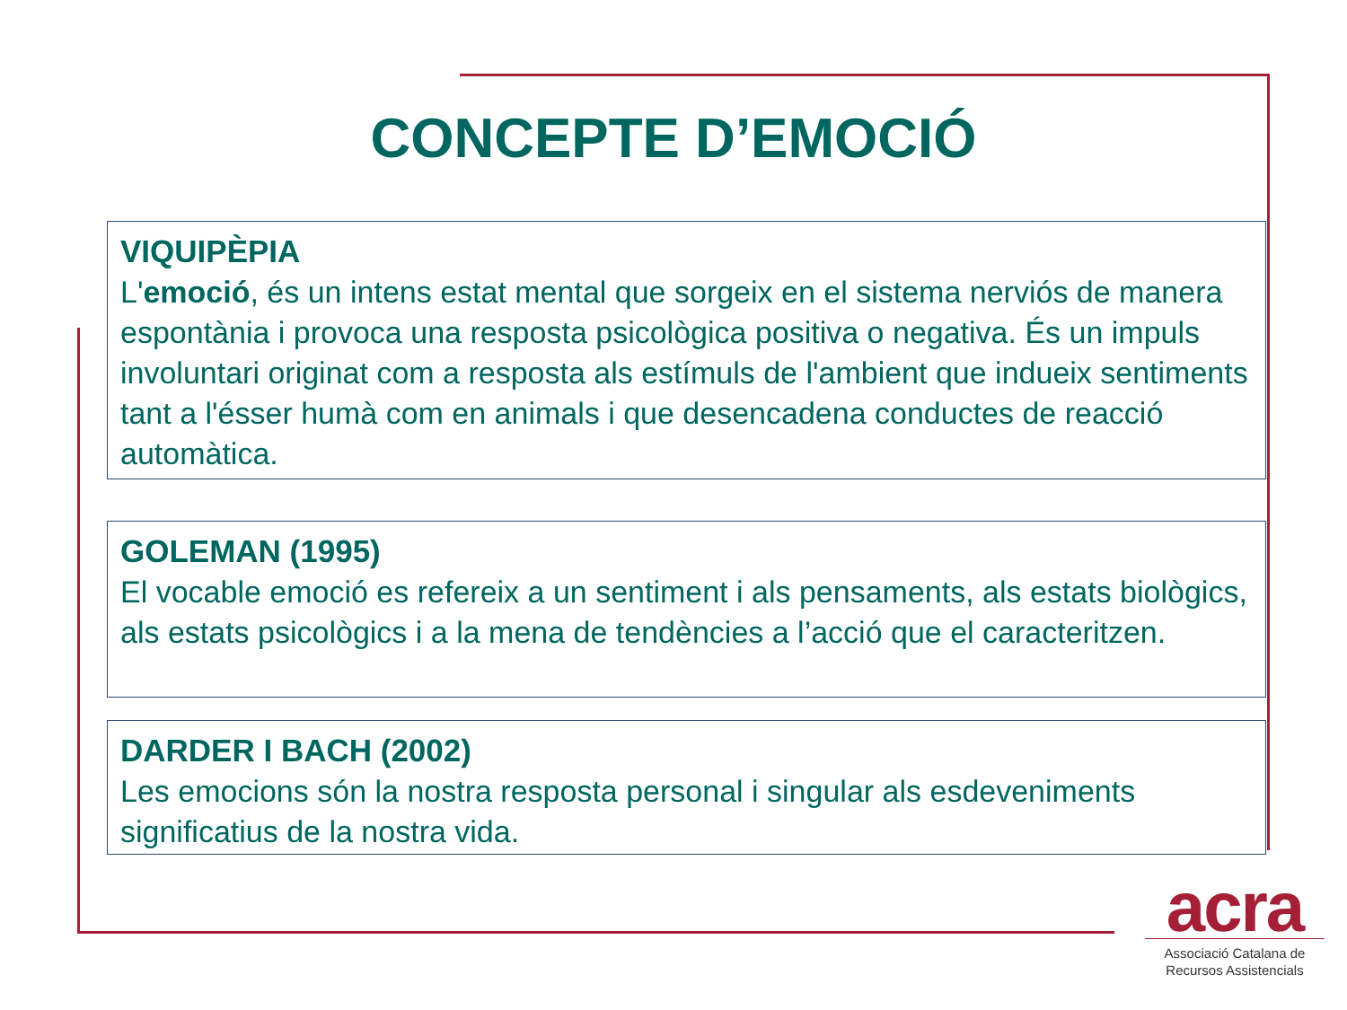CONCEPTE D’EMOCIÓ
VIQUIPÈPIA
L'emoció, és un intens estat mental que sorgeix en el sistema nerviós de manera espontània i provoca una resposta psicològica positiva o negativa. És un impuls involuntari originat com a resposta als estímuls de l'ambient que indueix sentiments tant a l'ésser humà com en animals i que desencadena conductes de reacció automàtica.
GOLEMAN (1995)
El vocable emoció es refereix a un sentiment i als pensaments, als estats biològics, als estats psicològics i a la mena de tendències a l’acció que el caracteritzen.
DARDER I BACH (2002)
Les emocions són la nostra resposta personal i singular als esdeveniments significatius de la nostra vida.
acra
Associació Catalana de
Recursos Assistencials